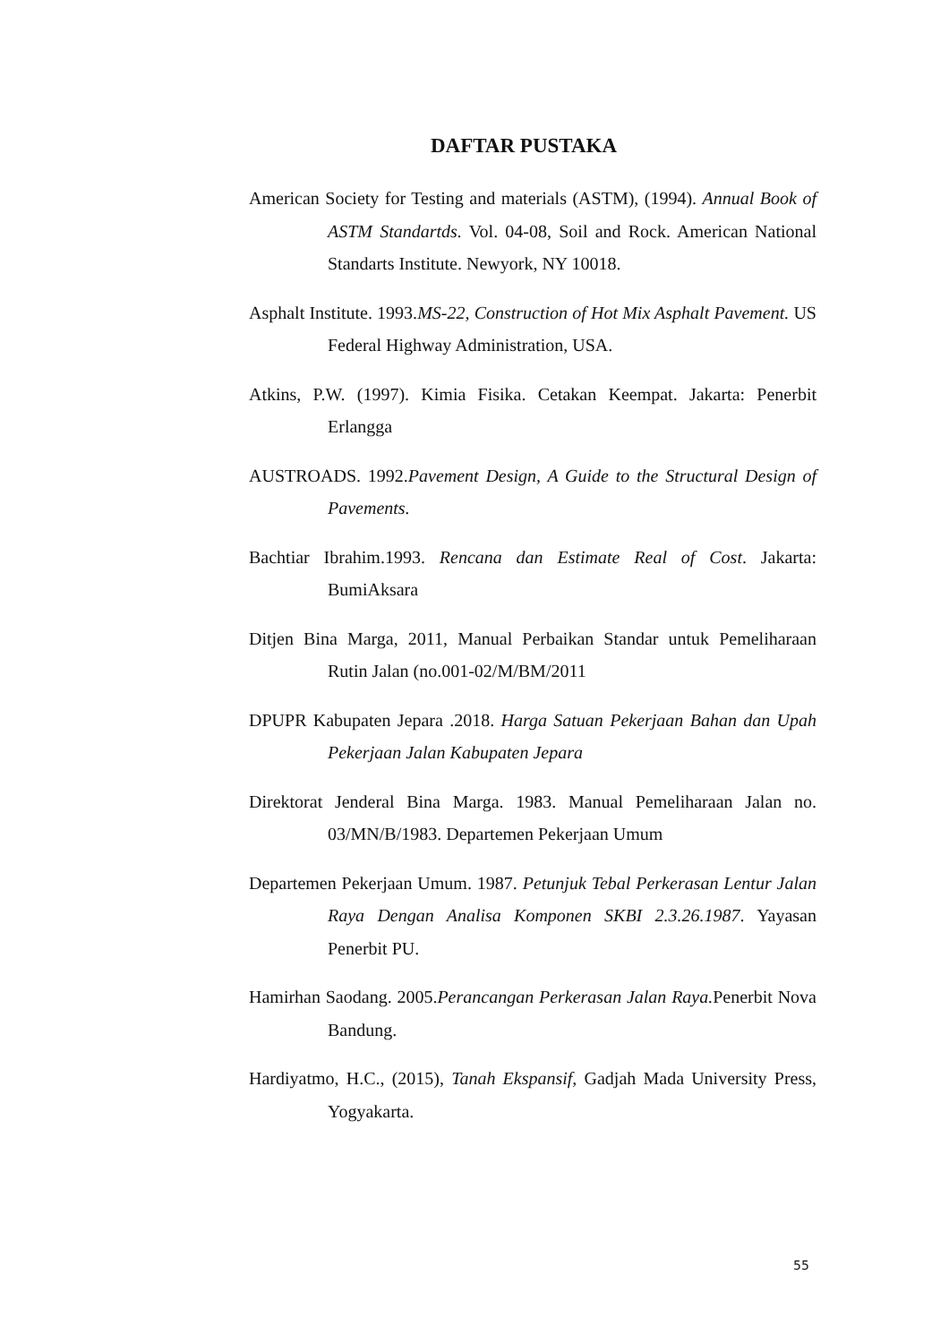DAFTAR PUSTAKA
American Society for Testing and materials (ASTM), (1994). Annual Book of ASTM Standartds. Vol. 04-08, Soil and Rock. American National Standarts Institute. Newyork, NY 10018.
Asphalt Institute. 1993.MS-22, Construction of Hot Mix Asphalt Pavement. US Federal Highway Administration, USA.
Atkins, P.W. (1997). Kimia Fisika. Cetakan Keempat. Jakarta: Penerbit Erlangga
AUSTROADS. 1992.Pavement Design, A Guide to the Structural Design of Pavements.
Bachtiar Ibrahim.1993. Rencana dan Estimate Real of Cost. Jakarta: BumiAksara
Ditjen Bina Marga, 2011, Manual Perbaikan Standar untuk Pemeliharaan Rutin Jalan (no.001-02/M/BM/2011
DPUPR Kabupaten Jepara .2018. Harga Satuan Pekerjaan Bahan dan Upah Pekerjaan Jalan Kabupaten Jepara
Direktorat Jenderal Bina Marga. 1983. Manual Pemeliharaan Jalan no. 03/MN/B/1983. Departemen Pekerjaan Umum
Departemen Pekerjaan Umum. 1987. Petunjuk Tebal Perkerasan Lentur Jalan Raya Dengan Analisa Komponen SKBI 2.3.26.1987. Yayasan Penerbit PU.
Hamirhan Saodang. 2005.Perancangan Perkerasan Jalan Raya. Penerbit Nova Bandung.
Hardiyatmo, H.C., (2015), Tanah Ekspansif, Gadjah Mada University Press, Yogyakarta.
55